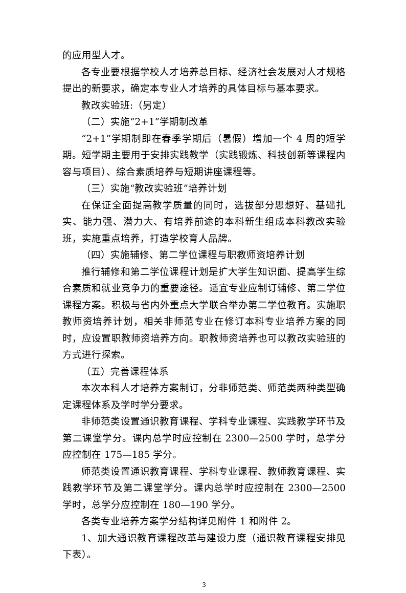的应用型人才。
各专业要根据学校人才培养总目标、经济社会发展对人才规格提出的新要求，确定本专业人才培养的具体目标与基本要求。
教改实验班:（另定）
（二）实施“2+1”学期制改革
“2+1”学期制即在春季学期后（暑假）增加一个 4 周的短学期。短学期主要用于安排实践教学（实践锻炼、科技创新等课程内容与项目）、综合素质培养与短期讲座课程等。
（三）实施“教改实验班”培养计划
在保证全面提高教学质量的同时，选拔部分思想好、基础扎实、能力强、潜力大、有培养前途的本科新生组成本科教改实验班，实施重点培养，打造学校育人品牌。
（四）实施辅修、第二学位课程与职教师资培养计划
推行辅修和第二学位课程计划是扩大学生知识面、提高学生综合素质和就业竞争力的重要途径。适宜专业应制订辅修、第二学位课程方案。积极与省内外重点大学联合举办第二学位教育。实施职教师资培养计划，相关非师范专业在修订本科专业培养方案的同时，应设置职教师资培养方向。职教师资培养也可以教改实验班的方式进行探索。
（五）完善课程体系
本次本科人才培养方案制订，分非师范类、师范类两种类型确定课程体系及学时学分要求。
非师范类设置通识教育课程、学科专业课程、实践教学环节及第二课堂学分。课内总学时应控制在 2300—2500 学时，总学分应控制在 175—185 学分。
师范类设置通识教育课程、学科专业课程、教师教育课程、实践教学环节及第二课堂学分。课内总学时应控制在 2300—2500 学时，总学分应控制在 180—190 学分。
各类专业培养方案学分结构详见附件 1 和附件 2。
1、加大通识教育课程改革与建设力度（通识教育课程安排见下表）。
3